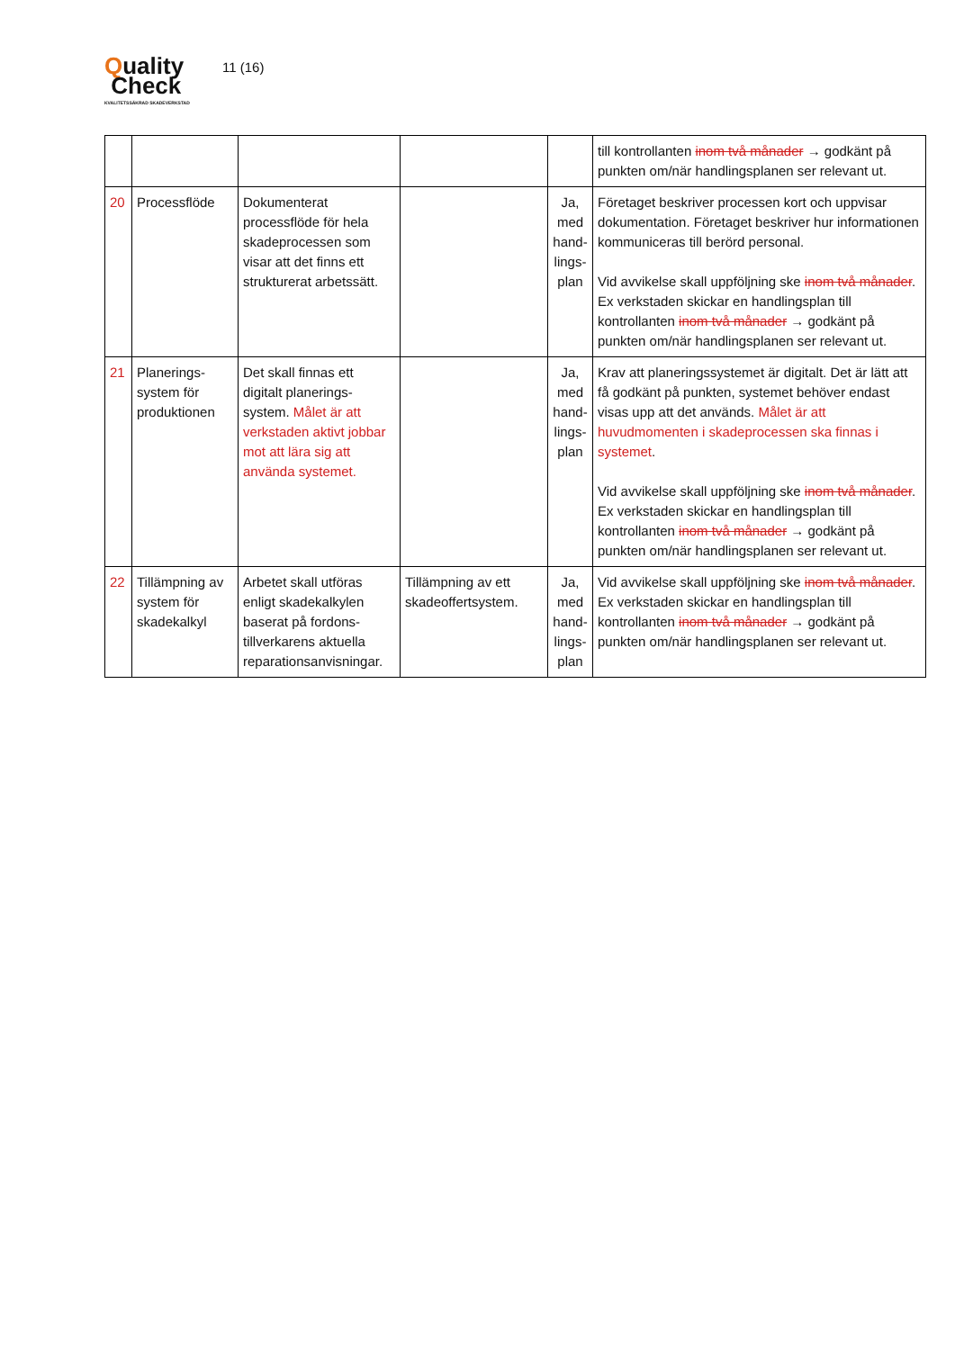Quality
Check
KVALITETSSÄKRAD SKADEVERKSTAD
11 (16)
| | | | | | till kontrollanten inom två månader → godkänt på punkten om/när handlingsplanen ser relevant ut. |
| 20 | Processflöde | Dokumenterat processflöde för hela skadeprocessen som visar att det finns ett strukturerat arbetssätt. | | Ja, med hand-lings-plan | Företaget beskriver processen kort och uppvisar dokumentation. Företaget beskriver hur informationen kommuniceras till berörd personal. Vid avvikelse skall uppföljning ske inom två månader . Ex verkstaden skickar en handlingsplan till kontrollanten inom två månader → godkänt på punkten om/när handlingsplanen ser relevant ut. |
| 21 | Planerings-system för produktionen | Det skall finnas ett digitalt planerings-system. Målet är att verkstaden aktivt jobbar mot att lära sig att använda systemet. | | Ja, med hand-lings-plan | Krav att planeringssystemet är digitalt. Det är lätt att få godkänt på punkten, systemet behöver endast visas upp att det används. Målet är att huvudmomenten i skadeprocessen ska finnas i systemet . Vid avvikelse skall uppföljning ske inom två månader . Ex verkstaden skickar en handlingsplan till kontrollanten inom två månader → godkänt på punkten om/när handlingsplanen ser relevant ut. |
| 22 | Tillämpning av system för skadekalkyl | Arbetet skall utföras enligt skadekalkylen baserat på fordons-tillverkarens aktuella reparationsanvisningar. | Tillämpning av ett skadeoffertsystem. | Ja, med hand-lings-plan | Vid avvikelse skall uppföljning ske inom två månader . Ex verkstaden skickar en handlingsplan till kontrollanten inom två månader → godkänt på punkten om/när handlingsplanen ser relevant ut. |